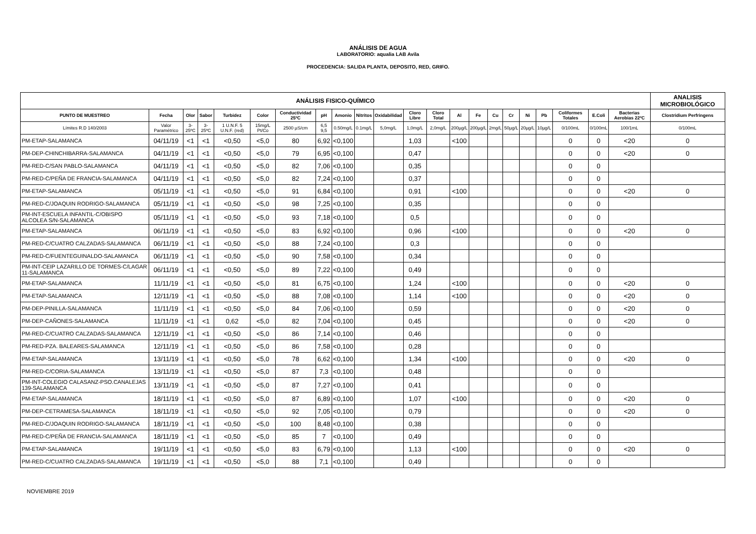ANÁLISIS DE AGUA
LABORATORIO: aqualia LAB Avila
PROCEDENCIA: SALIDA PLANTA, DEPOSITO, RED, GRIFO.
| ANÁLISIS FISICO-QUÍMICO | | | | | | | | | | | | | | | | | | | | | | ANALISIS MICROBIOLÓGICO |
| --- | --- | --- | --- | --- | --- | --- | --- | --- | --- | --- | --- | --- | --- | --- | --- | --- | --- | --- | --- | --- | --- | --- |
| PUNTO DE MUESTREO | Fecha | Olor | Sabor | Turbidez | Color | Conductividad 25ºC | pH | Amonio | Nitritos | Oxidabilidad | Cloro Libre | Cloro Total | Al | Fe | Cu | Cr | Ni | Pb | Coliformes Totales | E.Coli | Bacterias Aerobias 22ºC | Clostridium Perfringens |
| Límites R.D 140/2003 | Valor Paramétrico | 3-25ºC | 3-25ºC | 1 U.N.F. 5 U.N.F. (red) | 15mg/L Pt/Co | 2500 µS/cm | 6,5 9,5 | 0.50mg/L | 0.1mg/L | 5,0mg/L | 1,0mg/L | 2,0mg/L | 200µg/L | 200µg/L | 2mg/L | 50µg/L | 20µg/L | 10µg/L | 0/100mL | 0/100mL | 100/1mL | 0/100mL |
| PM-ETAP-SALAMANCA | 04/11/19 | <1 | <1 | <0,50 | <5,0 | 80 | 6,92 | <0,100 | | | 1,03 | | <100 | | | | | | 0 | 0 | <20 | 0 |
| PM-DEP-CHINCHIBARRA-SALAMANCA | 04/11/19 | <1 | <1 | <0,50 | <5,0 | 79 | 6,95 | <0,100 | | | 0,47 | | | | | | | | 0 | 0 | <20 | 0 |
| PM-RED-C/SAN PABLO-SALAMANCA | 04/11/19 | <1 | <1 | <0,50 | <5,0 | 82 | 7,06 | <0,100 | | | 0,35 | | | | | | | | 0 | 0 | | |
| PM-RED-C/PEÑA DE FRANCIA-SALAMANCA | 04/11/19 | <1 | <1 | <0,50 | <5,0 | 82 | 7,24 | <0,100 | | | 0,37 | | | | | | | | 0 | 0 | | |
| PM-ETAP-SALAMANCA | 05/11/19 | <1 | <1 | <0,50 | <5,0 | 91 | 6,84 | <0,100 | | | 0,91 | | <100 | | | | | | 0 | 0 | <20 | 0 |
| PM-RED-C/JOAQUIN RODRIGO-SALAMANCA | 05/11/19 | <1 | <1 | <0,50 | <5,0 | 98 | 7,25 | <0,100 | | | 0,35 | | | | | | | | 0 | 0 | | |
| PM-INT-ESCUELA INFANTIL-C/OBISPO ALCOLEA S/N-SALAMANCA | 05/11/19 | <1 | <1 | <0,50 | <5,0 | 93 | 7,18 | <0,100 | | | 0,5 | | | | | | | | 0 | 0 | | |
| PM-ETAP-SALAMANCA | 06/11/19 | <1 | <1 | <0,50 | <5,0 | 83 | 6,92 | <0,100 | | | 0,96 | | <100 | | | | | | 0 | 0 | <20 | 0 |
| PM-RED-C/CUATRO CALZADAS-SALAMANCA | 06/11/19 | <1 | <1 | <0,50 | <5,0 | 88 | 7,24 | <0,100 | | | 0,3 | | | | | | | | 0 | 0 | | |
| PM-RED-C/FUENTEGUINALDO-SALAMANCA | 06/11/19 | <1 | <1 | <0,50 | <5,0 | 90 | 7,58 | <0,100 | | | 0,34 | | | | | | | | 0 | 0 | | |
| PM-INT-CEIP LAZARILLO DE TORMES-C/LAGAR 11-SALAMANCA | 06/11/19 | <1 | <1 | <0,50 | <5,0 | 89 | 7,22 | <0,100 | | | 0,49 | | | | | | | | 0 | 0 | | |
| PM-ETAP-SALAMANCA | 11/11/19 | <1 | <1 | <0,50 | <5,0 | 81 | 6,75 | <0,100 | | | 1,24 | | <100 | | | | | | 0 | 0 | <20 | 0 |
| PM-ETAP-SALAMANCA | 12/11/19 | <1 | <1 | <0,50 | <5,0 | 88 | 7,08 | <0,100 | | | 1,14 | | <100 | | | | | | 0 | 0 | <20 | 0 |
| PM-DEP-PINILLA-SALAMANCA | 11/11/19 | <1 | <1 | <0,50 | <5,0 | 84 | 7,06 | <0,100 | | | 0,59 | | | | | | | | 0 | 0 | <20 | 0 |
| PM-DEP-CAÑONES-SALAMANCA | 11/11/19 | <1 | <1 | 0,62 | <5,0 | 82 | 7,04 | <0,100 | | | 0,45 | | | | | | | | 0 | 0 | <20 | 0 |
| PM-RED-C/CUATRO CALZADAS-SALAMANCA | 12/11/19 | <1 | <1 | <0,50 | <5,0 | 86 | 7,14 | <0,100 | | | 0,46 | | | | | | | | 0 | 0 | | |
| PM-RED-PZA. BALEARES-SALAMANCA | 12/11/19 | <1 | <1 | <0,50 | <5,0 | 86 | 7,58 | <0,100 | | | 0,28 | | | | | | | | 0 | 0 | | |
| PM-ETAP-SALAMANCA | 13/11/19 | <1 | <1 | <0,50 | <5,0 | 78 | 6,62 | <0,100 | | | 1,34 | | <100 | | | | | | 0 | 0 | <20 | 0 |
| PM-RED-C/CORIA-SALAMANCA | 13/11/19 | <1 | <1 | <0,50 | <5,0 | 87 | 7,3 | <0,100 | | | 0,48 | | | | | | | | 0 | 0 | | |
| PM-INT-COLEGIO CALASANZ-PSO.CANALEJAS 139-SALAMANCA | 13/11/19 | <1 | <1 | <0,50 | <5,0 | 87 | 7,27 | <0,100 | | | 0,41 | | | | | | | | 0 | 0 | | |
| PM-ETAP-SALAMANCA | 18/11/19 | <1 | <1 | <0,50 | <5,0 | 87 | 6,89 | <0,100 | | | 1,07 | | <100 | | | | | | 0 | 0 | <20 | 0 |
| PM-DEP-CETRAMESA-SALAMANCA | 18/11/19 | <1 | <1 | <0,50 | <5,0 | 92 | 7,05 | <0,100 | | | 0,79 | | | | | | | | 0 | 0 | <20 | 0 |
| PM-RED-C/JOAQUIN RODRIGO-SALAMANCA | 18/11/19 | <1 | <1 | <0,50 | <5,0 | 100 | 8,48 | <0,100 | | | 0,38 | | | | | | | | 0 | 0 | | |
| PM-RED-C/PEÑA DE FRANCIA-SALAMANCA | 18/11/19 | <1 | <1 | <0,50 | <5,0 | 85 | 7 | <0,100 | | | 0,49 | | | | | | | | 0 | 0 | | |
| PM-ETAP-SALAMANCA | 19/11/19 | <1 | <1 | <0,50 | <5,0 | 83 | 6,79 | <0,100 | | | 1,13 | | <100 | | | | | | 0 | 0 | <20 | 0 |
| PM-RED-C/CUATRO CALZADAS-SALAMANCA | 19/11/19 | <1 | <1 | <0,50 | <5,0 | 88 | 7,1 | <0,100 | | | 0,49 | | | | | | | | 0 | 0 | | |
NOVIEMBRE 2019